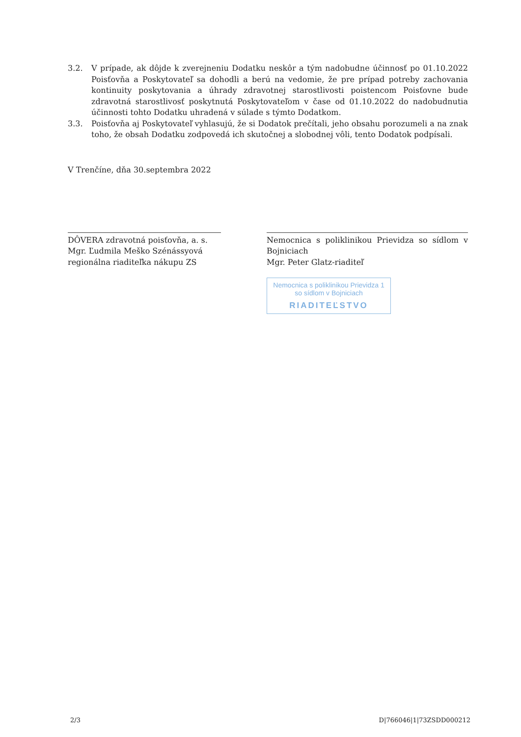3.2. V prípade, ak dôjde k zverejneniu Dodatku neskôr a tým nadobudne účinnosť po 01.10.2022 Poisťovňa a Poskytovateľ sa dohodli a berú na vedomie, že pre prípad potreby zachovania kontinuity poskytovania a úhrady zdravotnej starostlivosti poistencom Poisťovne bude zdravotná starostlivosť poskytnutá Poskytovateľom v čase od 01.10.2022 do nadobudnutia účinnosti tohto Dodatku uhradená v súlade s týmto Dodatkom.
3.3. Poisťovňa aj Poskytovateľ vyhlasujú, že si Dodatok prečítali, jeho obsahu porozumeli a na znak toho, že obsah Dodatku zodpovedá ich skutočnej a slobodnej vôli, tento Dodatok podpísali.
V Trenčíne, dňa 30.septembra 2022
DÔVERA zdravotná poisťovňa, a. s.
Mgr. Ľudmila Meško Szénássyová
regionálna riaditeľka nákupu ZS
Nemocnica s poliklinikou Prievidza so sídlom v Bojniciach
Mgr. Peter Glatz-riaditeľ
Nemocnica s poliklinikou Prievidza 1
so sídlom v Bojniciach
RIADITEĽSTVO
2/3 D|766046|1|73ZSDD000212